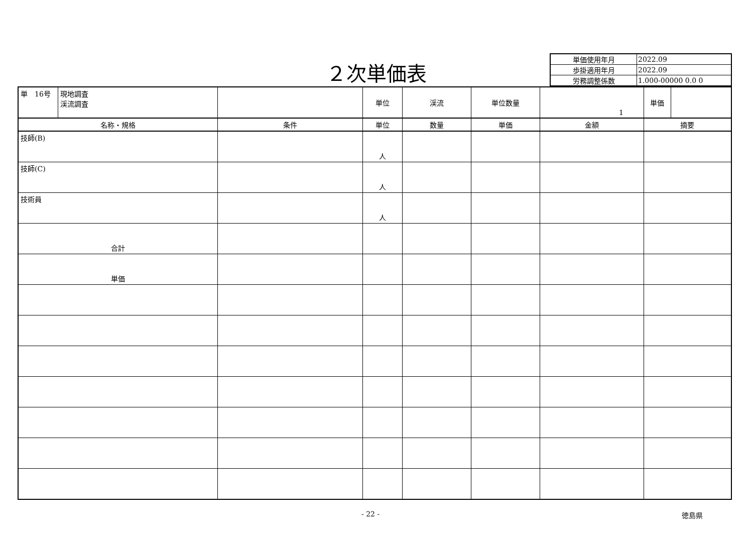２次単価表
| 単価使用年月 | 2022.09 |
| 歩掛適用年月 | 2022.09 |
| 労務調整係数 | 1.000-00000 0.0 0 |
| / 単 16号 / 現地調査 渓流調査 / | | 単位 | 渓流 | 単位数量 | 1 | / 単価 / / |
| 名称・規格 | 条件 | 単位 | 数量 | 単価 | 金額 | 摘要 |
| 技師(B) | | 人 | | | | |
| 技師(C) | | 人 | | | | |
| 技術員 | | 人 | | | | |
| 合計 | | | | | | |
| 単価 | | | | | | |
- 22 - 徳島県